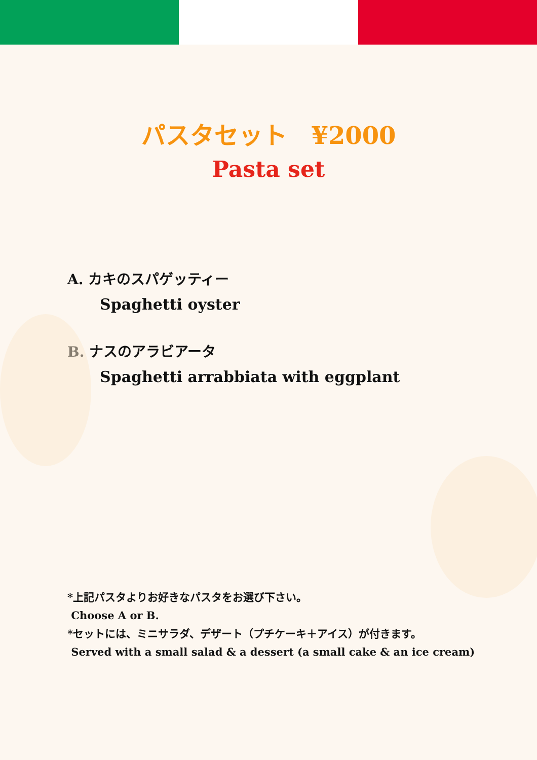パスタセット　¥2000
Pasta set
A. カキのスパゲッティー
Spaghetti oyster
B. ナスのアラビアータ
Spaghetti arrabbiata with eggplant
*上記パスタよりお好きなパスタをお選び下さい。
Choose A or B.
*セットには、ミニサラダ、デザート（プチケーキ＋アイス）が付きます。
Served with a small salad & a dessert (a small cake & an ice cream)